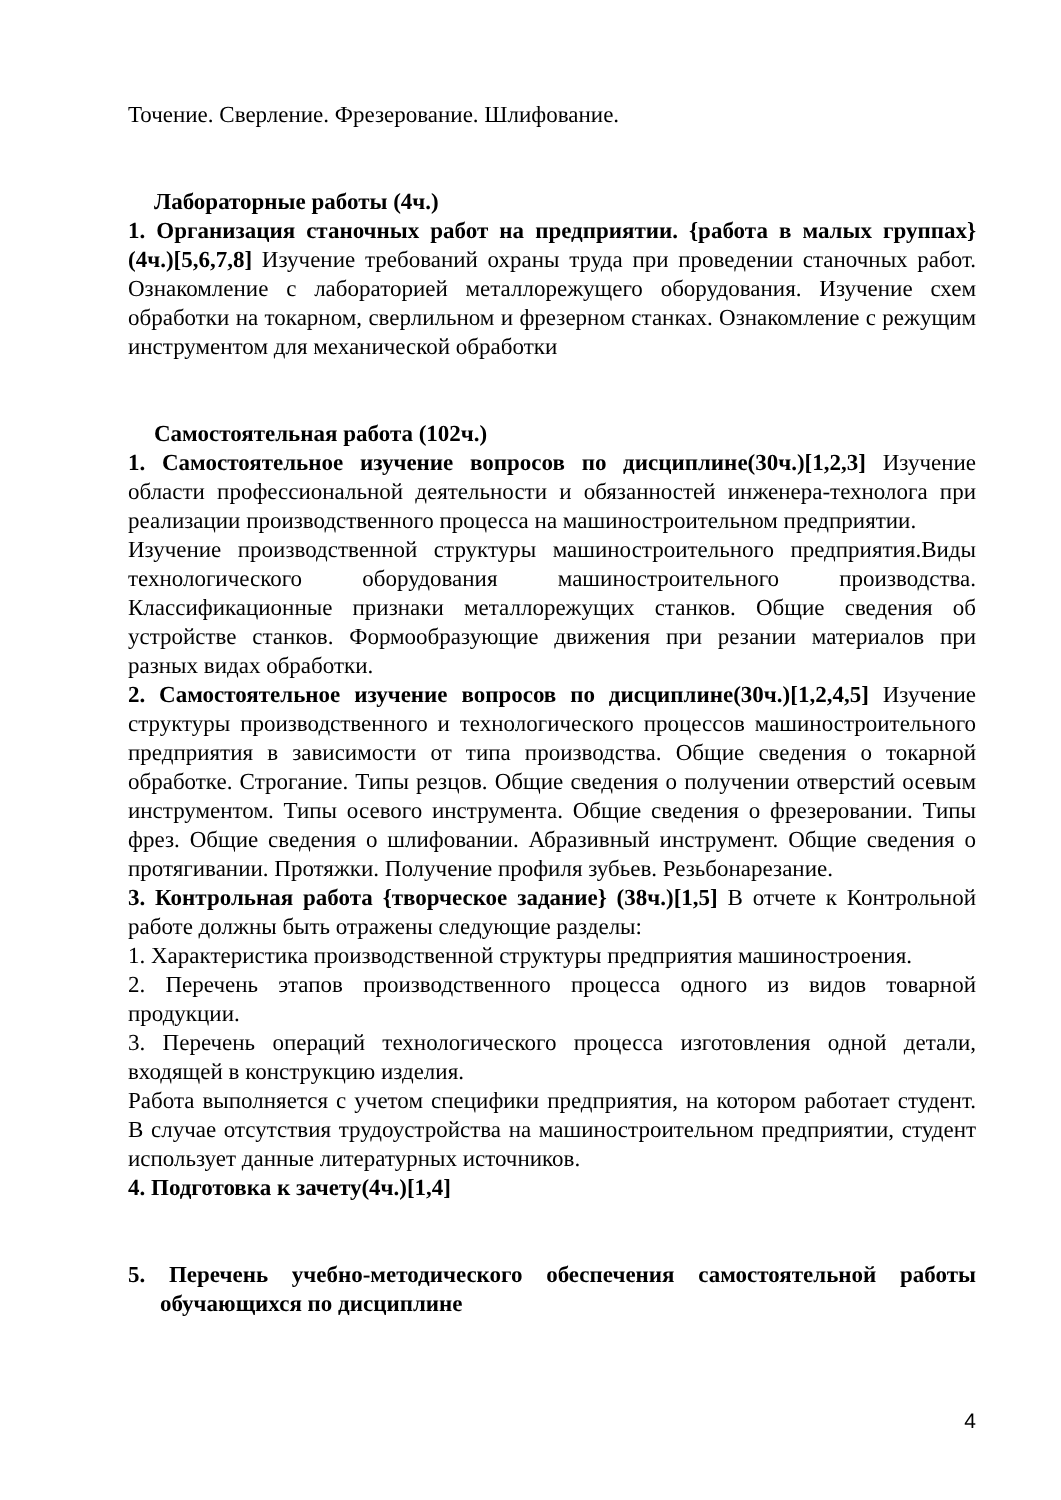Точение. Сверление. Фрезерование. Шлифование.
Лабораторные работы (4ч.)
1. Организация станочных работ на предприятии. {работа в малых группах} (4ч.)[5,6,7,8] Изучение требований охраны труда при проведении станочных работ. Ознакомление с лабораторией металлорежущего оборудования. Изучение схем обработки на токарном, сверлильном и фрезерном станках. Ознакомление с режущим инструментом для механической обработки
Самостоятельная работа (102ч.)
1. Самостоятельное изучение вопросов по дисциплине(30ч.)[1,2,3] Изучение области профессиональной деятельности и обязанностей инженера-технолога при реализации производственного процесса на машиностроительном предприятии.
Изучение производственной структуры машиностроительного предприятия.Виды технологического оборудования машиностроительного производства. Классификационные признаки металлорежущих станков. Общие сведения об устройстве станков. Формообразующие движения при резании материалов при разных видах обработки.
2. Самостоятельное изучение вопросов по дисциплине(30ч.)[1,2,4,5] Изучение структуры производственного и технологического процессов машиностроительного предприятия в зависимости от типа производства. Общие сведения о токарной обработке. Строгание. Типы резцов. Общие сведения о получении отверстий осевым инструментом. Типы осевого инструмента. Общие сведения о фрезеровании. Типы фрез. Общие сведения о шлифовании. Абразивный инструмент. Общие сведения о протягивании. Протяжки. Получение профиля зубьев. Резьбонарезание.
3. Контрольная работа {творческое задание} (38ч.)[1,5] В отчете к Контрольной работе должны быть отражены следующие разделы:
1. Характеристика производственной структуры предприятия машиностроения.
2. Перечень этапов производственного процесса одного из видов товарной продукции.
3. Перечень операций технологического процесса изготовления одной детали, входящей в конструкцию изделия.
Работа выполняется с учетом специфики предприятия, на котором работает студент. В случае отсутствия трудоустройства на машиностроительном предприятии, студент использует данные литературных источников.
4. Подготовка к зачету(4ч.)[1,4]
5. Перечень учебно-методического обеспечения самостоятельной работы обучающихся по дисциплине
4